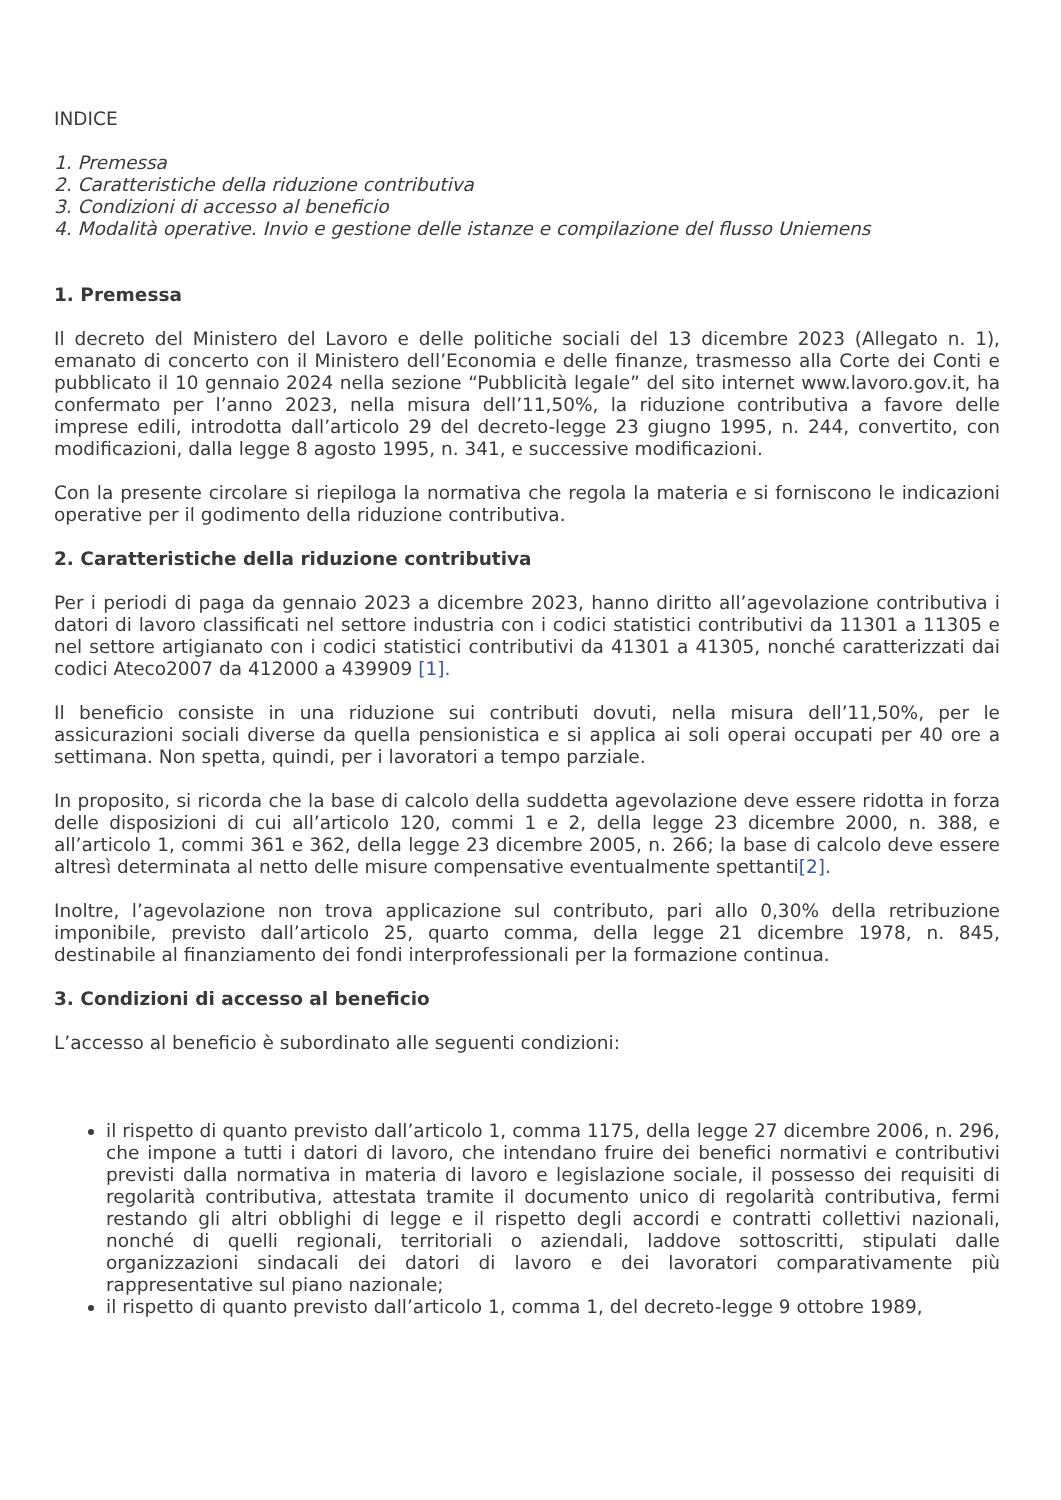INDICE
1. Premessa
2. Caratteristiche della riduzione contributiva
3. Condizioni di accesso al beneficio
4. Modalità operative. Invio e gestione delle istanze e compilazione del flusso Uniemens
1. Premessa
Il decreto del Ministero del Lavoro e delle politiche sociali del 13 dicembre 2023 (Allegato n. 1), emanato di concerto con il Ministero dell’Economia e delle finanze, trasmesso alla Corte dei Conti e pubblicato il 10 gennaio 2024 nella sezione “Pubblicità legale” del sito internet www.lavoro.gov.it, ha confermato per l’anno 2023, nella misura dell’11,50%, la riduzione contributiva a favore delle imprese edili, introdotta dall’articolo 29 del decreto-legge 23 giugno 1995, n. 244, convertito, con modificazioni, dalla legge 8 agosto 1995, n. 341, e successive modificazioni.
Con la presente circolare si riepiloga la normativa che regola la materia e si forniscono le indicazioni operative per il godimento della riduzione contributiva.
2. Caratteristiche della riduzione contributiva
Per i periodi di paga da gennaio 2023 a dicembre 2023, hanno diritto all’agevolazione contributiva i datori di lavoro classificati nel settore industria con i codici statistici contributivi da 11301 a 11305 e nel settore artigianato con i codici statistici contributivi da 41301 a 41305, nonché caratterizzati dai codici Ateco2007 da 412000 a 439909 [1].
Il beneficio consiste in una riduzione sui contributi dovuti, nella misura dell’11,50%, per le assicurazioni sociali diverse da quella pensionistica e si applica ai soli operai occupati per 40 ore a settimana. Non spetta, quindi, per i lavoratori a tempo parziale.
In proposito, si ricorda che la base di calcolo della suddetta agevolazione deve essere ridotta in forza delle disposizioni di cui all’articolo 120, commi 1 e 2, della legge 23 dicembre 2000, n. 388, e all’articolo 1, commi 361 e 362, della legge 23 dicembre 2005, n. 266; la base di calcolo deve essere altresì determinata al netto delle misure compensative eventualmente spettanti[2].
Inoltre, l’agevolazione non trova applicazione sul contributo, pari allo 0,30% della retribuzione imponibile, previsto dall’articolo 25, quarto comma, della legge 21 dicembre 1978, n. 845, destinabile al finanziamento dei fondi interprofessionali per la formazione continua.
3. Condizioni di accesso al beneficio
L’accesso al beneficio è subordinato alle seguenti condizioni:
il rispetto di quanto previsto dall’articolo 1, comma 1175, della legge 27 dicembre 2006, n. 296, che impone a tutti i datori di lavoro, che intendano fruire dei benefici normativi e contributivi previsti dalla normativa in materia di lavoro e legislazione sociale, il possesso dei requisiti di regolarità contributiva, attestata tramite il documento unico di regolarità contributiva, fermi restando gli altri obblighi di legge e il rispetto degli accordi e contratti collettivi nazionali, nonché di quelli regionali, territoriali o aziendali, laddove sottoscritti, stipulati dalle organizzazioni sindacali dei datori di lavoro e dei lavoratori comparativamente più rappresentative sul piano nazionale;
il rispetto di quanto previsto dall’articolo 1, comma 1, del decreto-legge 9 ottobre 1989,